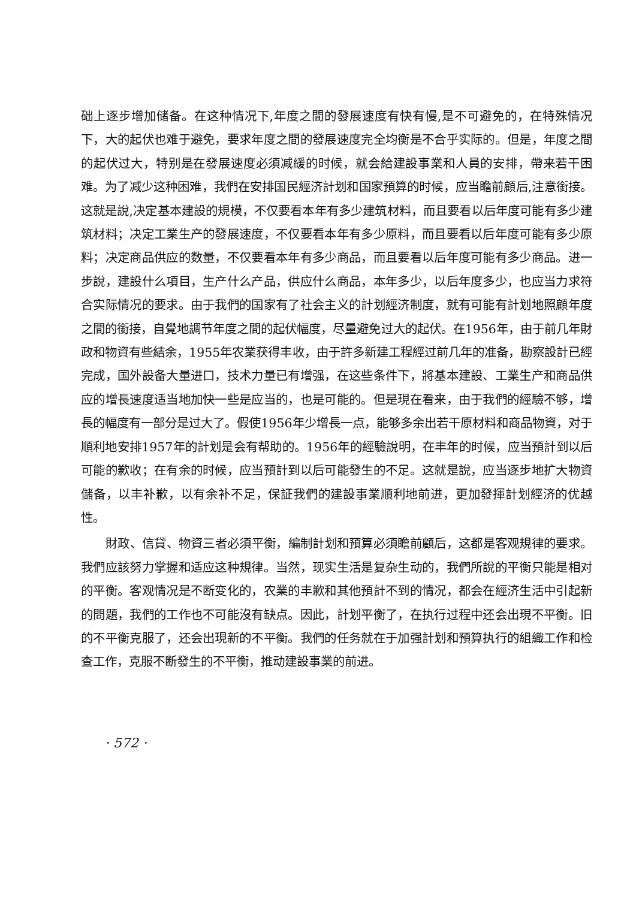础上逐步增加储备。在这种情况下,年度之間的發展速度有快有慢,是不可避免的，在特殊情况下，大的起伏也难于避免，要求年度之間的發展速度完全均衡是不合乎实际的。但是，年度之間的起伏过大，特别是在發展速度必須减緩的时候，就会給建設事業和人員的安排，帶来若干困难。为了减少这种困难，我們在安排国民經济計划和国家預算的时候，应当瞻前顧后,注意銜接。这就是說,决定基本建設的規模，不仅要看本年有多少建筑材料，而且要看以后年度可能有多少建筑材料；决定工業生产的發展速度，不仅要看本年有多少原料，而且要看以后年度可能有多少原料；决定商品供应的数量，不仅要看本年有多少商品，而且要看以后年度可能有多少商品。进一步說，建設什么項目，生产什么产品，供应什么商品，本年多少，以后年度多少，也应当力求符合实际情况的要求。由于我們的国家有了社会主义的計划經济制度，就有可能有計划地照顧年度之間的銜接，自覺地調节年度之間的起伏幅度，尽量避免过大的起伏。在1956年，由于前几年財政和物資有些結余，1955年农業获得丰收，由于許多新建工程經过前几年的准备，勘察設計已經完成，国外設备大量进口，技术力量已有增强，在这些条件下，將基本建設、工業生产和商品供应的增長速度适当地加快一些是应当的，也是可能的。但是現在看来，由于我們的經驗不够，增長的幅度有一部分是过大了。假使1956年少增長一点，能够多余出若干原材料和商品物資，对于順利地安排1957年的計划是会有帮助的。1956年的經驗說明，在丰年的时候，应当預計到以后可能的歉收；在有余的时候，应当預計到以后可能發生的不足。这就是說，应当逐步地扩大物資儲备，以丰补歉，以有余补不足，保証我們的建設事業順利地前进，更加發揮計划經济的优越性。
財政、信貸、物資三者必須平衡，編制計划和預算必須瞻前顧后，这都是客观規律的要求。我們应該努力掌握和适应这种規律。当然，现实生活是复杂生动的，我們所說的平衡只能是相对的平衡。客观情况是不断变化的，农業的丰歉和其他預計不到的情况，都会在經济生活中引起新的問題，我們的工作也不可能沒有缺点。因此，計划平衡了，在执行过程中还会出現不平衡。旧的不平衡克服了，还会出現新的不平衡。我們的任务就在于加强計划和預算执行的組織工作和检查工作，克服不断發生的不平衡，推动建設事業的前进。
· 572 ·